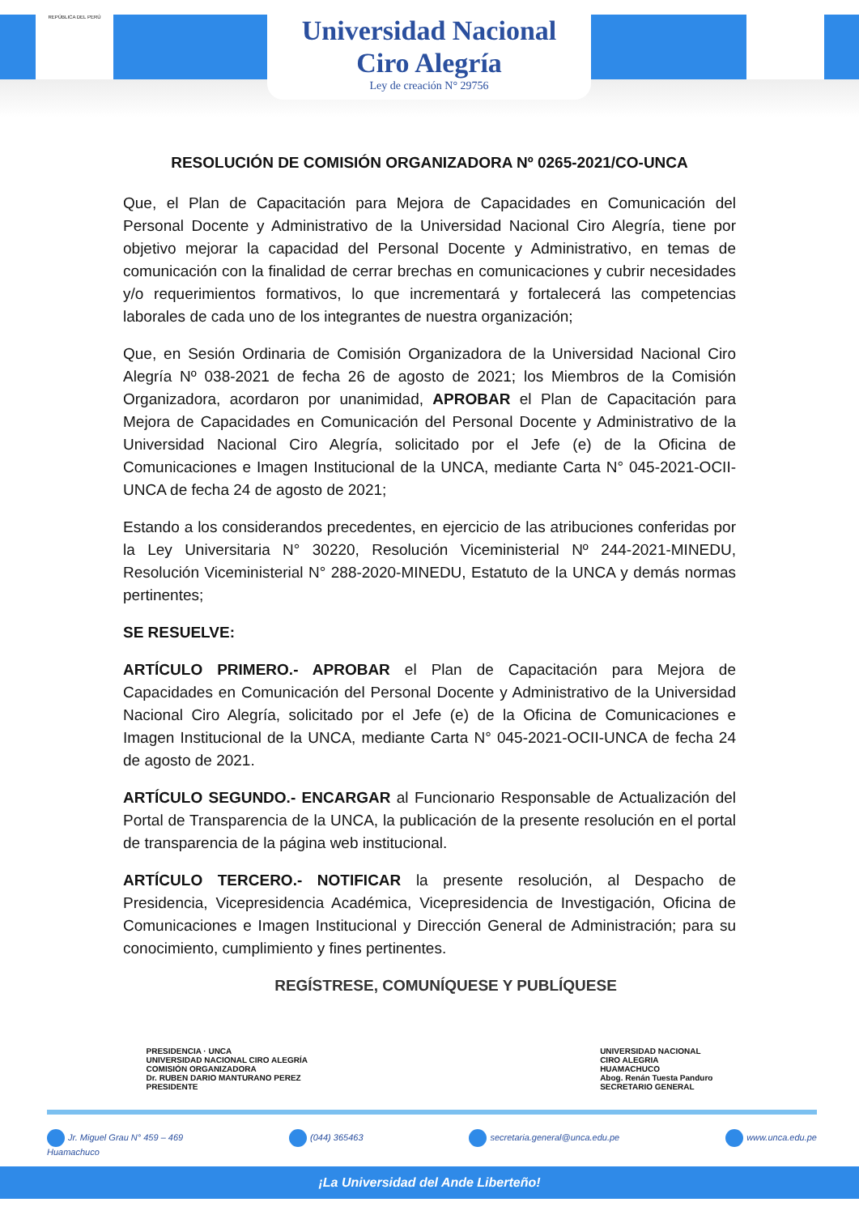REPÚBLICA DEL PERÚ
Universidad Nacional
Ciro Alegría
Ley de creación N° 29756
RESOLUCIÓN DE COMISIÓN ORGANIZADORA Nº 0265-2021/CO-UNCA
Que, el Plan de Capacitación para Mejora de Capacidades en Comunicación del Personal Docente y Administrativo de la Universidad Nacional Ciro Alegría, tiene por objetivo mejorar la capacidad del Personal Docente y Administrativo, en temas de comunicación con la finalidad de cerrar brechas en comunicaciones y cubrir necesidades y/o requerimientos formativos, lo que incrementará y fortalecerá las competencias laborales de cada uno de los integrantes de nuestra organización;
Que, en Sesión Ordinaria de Comisión Organizadora de la Universidad Nacional Ciro Alegría Nº 038-2021 de fecha 26 de agosto de 2021; los Miembros de la Comisión Organizadora, acordaron por unanimidad, APROBAR el Plan de Capacitación para Mejora de Capacidades en Comunicación del Personal Docente y Administrativo de la Universidad Nacional Ciro Alegría, solicitado por el Jefe (e) de la Oficina de Comunicaciones e Imagen Institucional de la UNCA, mediante Carta N° 045-2021-OCII-UNCA de fecha 24 de agosto de 2021;
Estando a los considerandos precedentes, en ejercicio de las atribuciones conferidas por la Ley Universitaria N° 30220, Resolución Viceministerial Nº 244-2021-MINEDU, Resolución Viceministerial N° 288-2020-MINEDU, Estatuto de la UNCA y demás normas pertinentes;
SE RESUELVE:
ARTÍCULO PRIMERO.- APROBAR el Plan de Capacitación para Mejora de Capacidades en Comunicación del Personal Docente y Administrativo de la Universidad Nacional Ciro Alegría, solicitado por el Jefe (e) de la Oficina de Comunicaciones e Imagen Institucional de la UNCA, mediante Carta N° 045-2021-OCII-UNCA de fecha 24 de agosto de 2021.
ARTÍCULO SEGUNDO.- ENCARGAR al Funcionario Responsable de Actualización del Portal de Transparencia de la UNCA, la publicación de la presente resolución en el portal de transparencia de la página web institucional.
ARTÍCULO TERCERO.- NOTIFICAR la presente resolución, al Despacho de Presidencia, Vicepresidencia Académica, Vicepresidencia de Investigación, Oficina de Comunicaciones e Imagen Institucional y Dirección General de Administración; para su conocimiento, cumplimiento y fines pertinentes.
REGÍSTRESE, COMUNÍQUESE Y PUBLÍQUESE
PRESIDENCIA · UNCA
UNIVERSIDAD NACIONAL CIRO ALEGRÍA
COMISIÓN ORGANIZADORA
Dr. RUBEN DARIO MANTURANO PEREZ
PRESIDENTE
UNIVERSIDAD NACIONAL
CIRO ALEGRIA
HUAMACHUCO
Abog. Renán Tuesta Panduro
SECRETARIO GENERAL
Jr. Miguel Grau N° 459 – 469
Huamachuco
(044) 365463 secretaria.general@unca.edu.pe www.unca.edu.pe
¡La Universidad del Ande Liberteño!